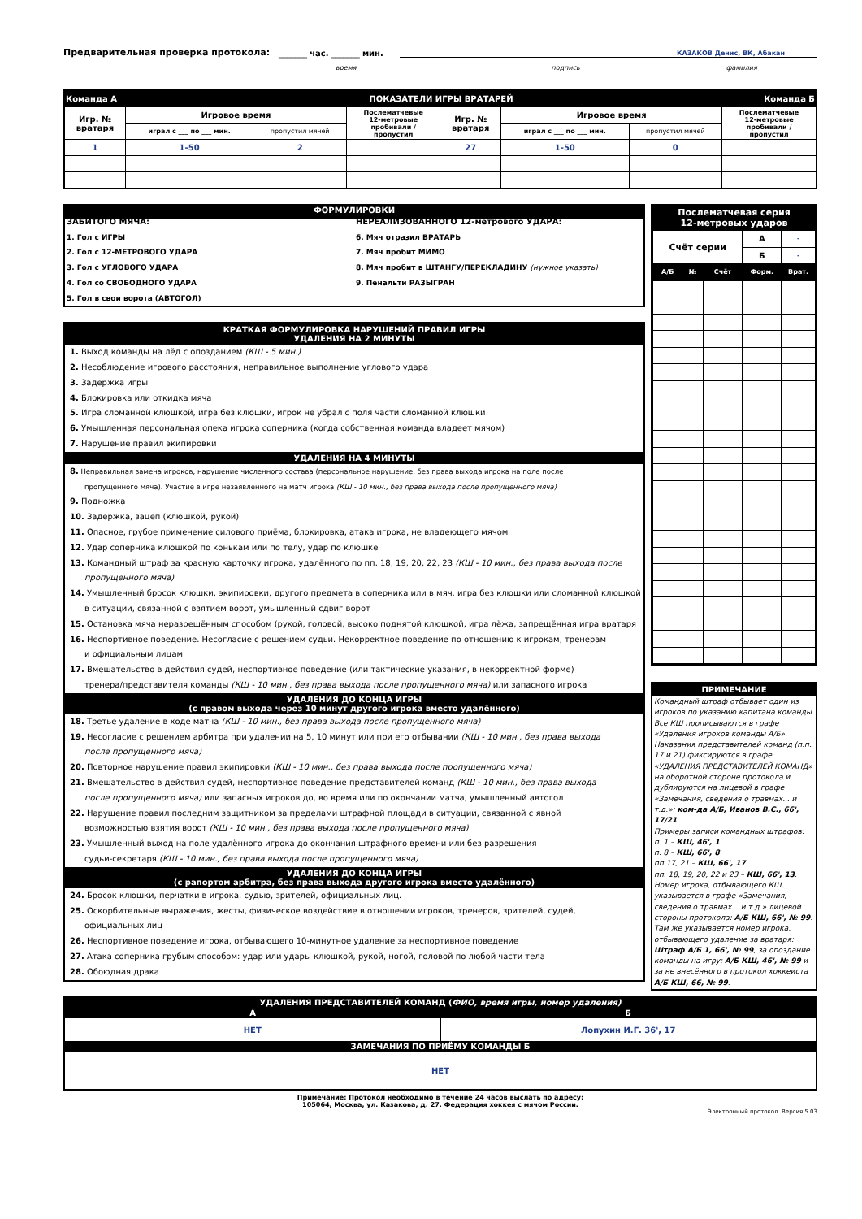Предварительная проверка протокола: _______ час. _______ мин. КАЗАКОВ Денис, ВК, Абакан
время подпись фамилия
| Команда А | | ПОКАЗАТЕЛИ ИГРЫ ВРАТАРЕЙ | | | | Команда Б | |
| Игр. № вратаря | Игровое время | | Послематчевые 12-метровые пробивали / пропустил | Игр. № вратаря | Игровое время | | Послематчевые 12-метровые пробивали / пропустил |
| | играл с ___ по ___ мин. | пропустил мячей | | | играл с ___ по ___ мин. | пропустил мячей | |
| 1 | 1-50 | 2 | | 27 | 1-50 | 0 | |
ФОРМУЛИРОВКИ
ЗАБИТОГО МЯЧА:
1. Гол с ИГРЫ
2. Гол с 12-МЕТРОВОГО УДАРА
3. Гол с УГЛОВОГО УДАРА
4. Гол со СВОБОДНОГО УДАРА
5. Гол в свои ворота (АВТОГОЛ)
НЕРЕАЛИЗОВАННОГО 12-метрового УДАРА:
6. Мяч отразил ВРАТАРЬ
7. Мяч пробит МИМО
8. Мяч пробит в ШТАНГУ/ПЕРЕКЛАДИНУ (нужное указать)
9. Пенальти РАЗЫГРАН
КРАТКАЯ ФОРМУЛИРОВКА НАРУШЕНИЙ ПРАВИЛ ИГРЫ
УДАЛЕНИЯ НА 2 МИНУТЫ
1. Выход команды на лёд с опозданием (КШ - 5 мин.)
2. Несоблюдение игрового расстояния, неправильное выполнение углового удара
3. Задержка игры
4. Блокировка или откидка мяча
5. Игра сломанной клюшкой, игра без клюшки, игрок не убрал с поля части сломанной клюшки
6. Умышленная персональная опека игрока соперника (когда собственная команда владеет мячом)
7. Нарушение правил экипировки
УДАЛЕНИЯ НА 4 МИНУТЫ
8. Неправильная замена игроков, нарушение численного состава (персональное нарушение, без права выхода игрока на поле после
пропущенного мяча). Участие в игре незаявленного на матч игрока (КШ - 10 мин., без права выхода после пропущенного мяча)
9. Подножка
10. Задержка, зацеп (клюшкой, рукой)
11. Опасное, грубое применение силового приёма, блокировка, атака игрока, не владеющего мячом
12. Удар соперника клюшкой по конькам или по телу, удар по клюшке
13. Командный штраф за красную карточку игрока, удалённого по пп. 18, 19, 20, 22, 23 (КШ - 10 мин., без права выхода после
пропущенного мяча)
14. Умышленный бросок клюшки, экипировки, другого предмета в соперника или в мяч, игра без клюшки или сломанной клюшкой
в ситуации, связанной с взятием ворот, умышленный сдвиг ворот
15. Остановка мяча неразрешённым способом (рукой, головой, высоко поднятой клюшкой, игра лёжа, запрещённая игра вратаря
16. Неспортивное поведение. Несогласие с решением судьи. Некорректное поведение по отношению к игрокам, тренерам
и официальным лицам
17. Вмешательство в действия судей, неспортивное поведение (или тактические указания, в некорректной форме)
тренера/представителя команды (КШ - 10 мин., без права выхода после пропущенного мяча) или запасного игрока
УДАЛЕНИЯ ДО КОНЦА ИГРЫ
(с правом выхода через 10 минут другого игрока вместо удалённого)
18. Третье удаление в ходе матча (КШ - 10 мин., без права выхода после пропущенного мяча)
19. Несогласие с решением арбитра при удалении на 5, 10 минут или при его отбывании (КШ - 10 мин., без права выхода
после пропущенного мяча)
20. Повторное нарушение правил экипировки (КШ - 10 мин., без права выхода после пропущенного мяча)
21. Вмешательство в действия судей, неспортивное поведение представителей команд (КШ - 10 мин., без права выхода
после пропущенного мяча) или запасных игроков до, во время или по окончании матча, умышленный автогол
22. Нарушение правил последним защитником за пределами штрафной площади в ситуации, связанной с явной
возможностью взятия ворот (КШ - 10 мин., без права выхода после пропущенного мяча)
23. Умышленный выход на поле удалённого игрока до окончания штрафного времени или без разрешения
судьи-секретаря (КШ - 10 мин., без права выхода после пропущенного мяча)
УДАЛЕНИЯ ДО КОНЦА ИГРЫ
(с рапортом арбитра, без права выхода другого игрока вместо удалённого)
24. Бросок клюшки, перчатки в игрока, судью, зрителей, официальных лиц.
25. Оскорбительные выражения, жесты, физическое воздействие в отношении игроков, тренеров, зрителей, судей,
официальных лиц
26. Неспортивное поведение игрока, отбывающего 10-минутное удаление за неспортивное поведение
27. Атака соперника грубым способом: удар или удары клюшкой, рукой, ногой, головой по любой части тела
28. Обоюдная драка
Послематчевая серия
12-метровых ударов
| Счёт серии | | | А | - |
| | | | Б | - |
| А/Б | № | Счёт | Форм. | Врат. |
ПРИМЕЧАНИЕ
Командный штраф отбывает один из игроков по указанию капитана команды. Все КШ прописываются в графе «Удаления игроков команды А/Б». Наказания представителей команд (п.п. 17 и 21) фиксируются в графе «УДАЛЕНИЯ ПРЕДСТАВИТЕЛЕЙ КОМАНД» на оборотной стороне протокола и дублируются на лицевой в графе «Замечания, сведения о травмах... и т.д.»: ком-да А/Б, Иванов В.С., 66', 17/21.
Примеры записи командных штрафов:
п. 1 – КШ, 46', 1
п. 8 – КШ, 66', 8
пп.17, 21 – КШ, 66', 17
пп. 18, 19, 20, 22 и 23 – КШ, 66', 13.
Номер игрока, отбывающего КШ, указывается в графе «Замечания, сведения о травмах... и т.д.» лицевой стороны протокола: А/Б КШ, 66', № 99. Там же указывается номер игрока, отбывающего удаление за вратаря: Штраф А/Б 1, 66', № 99, за опоздание команды на игру: А/Б КШ, 46', № 99 и за не внесённого в протокол хоккеиста А/Б КШ, 66, № 99.
| УДАЛЕНИЯ ПРЕДСТАВИТЕЛЕЙ КОМАНД ( ФИО, время игры, номер удаления) | |
| А | Б |
| НЕТ | Лопухин И.Г. 36', 17 |
| ЗАМЕЧАНИЯ ПО ПРИЁМУ КОМАНДЫ Б | |
| НЕТ | |
Примечание: Протокол необходимо в течение 24 часов выслать по адресу:
105064, Москва, ул. Казакова, д. 27. Федерация хоккея с мячом России.
Электронный протокол. Версия 5.03